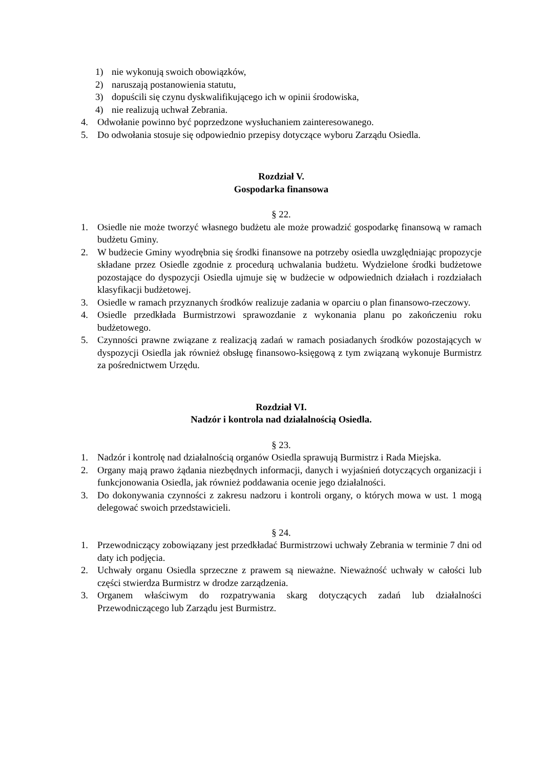1) nie wykonują swoich obowiązków,
2) naruszają postanowienia statutu,
3) dopuścili się czynu dyskwalifikującego ich w opinii środowiska,
4) nie realizują uchwał Zebrania.
4. Odwołanie powinno być poprzedzone wysłuchaniem zainteresowanego.
5. Do odwołania stosuje się odpowiednio przepisy dotyczące wyboru Zarządu Osiedla.
Rozdział V.
Gospodarka finansowa
§ 22.
1. Osiedle nie może tworzyć własnego budżetu ale może prowadzić gospodarkę finansową w ramach budżetu Gminy.
2. W budżecie Gminy wyodrębnia się środki finansowe na potrzeby osiedla uwzględniając propozycje składane przez Osiedle zgodnie z procedurą uchwalania budżetu. Wydzielone środki budżetowe pozostające do dyspozycji Osiedla ujmuje się w budżecie w odpowiednich działach i rozdziałach klasyfikacji budżetowej.
3. Osiedle w ramach przyznanych środków realizuje zadania w oparciu o plan finansowo-rzeczowy.
4. Osiedle przedkłada Burmistrzowi sprawozdanie z wykonania planu po zakończeniu roku budżetowego.
5. Czynności prawne związane z realizacją zadań w ramach posiadanych środków pozostających w dyspozycji Osiedla jak również obsługę finansowo-księgową z tym związaną wykonuje Burmistrz za pośrednictwem Urzędu.
Rozdział VI.
Nadzór i kontrola nad działalnością Osiedla.
§ 23.
1. Nadzór i kontrolę nad działalnością organów Osiedla sprawują Burmistrz i Rada Miejska.
2. Organy mają prawo żądania niezbędnych informacji, danych i wyjaśnień dotyczących organizacji i funkcjonowania Osiedla, jak również poddawania ocenie jego działalności.
3. Do dokonywania czynności z zakresu nadzoru i kontroli organy, o których mowa w ust. 1 mogą delegować swoich przedstawicieli.
§ 24.
1. Przewodniczący zobowiązany jest przedkładać Burmistrzowi uchwały Zebrania w terminie 7 dni od daty ich podjęcia.
2. Uchwały organu Osiedla sprzeczne z prawem są nieważne. Nieważność uchwały w całości lub części stwierdza Burmistrz w drodze zarządzenia.
3. Organem właściwym do rozpatrywania skarg dotyczących zadań lub działalności Przewodniczącego lub Zarządu jest Burmistrz.